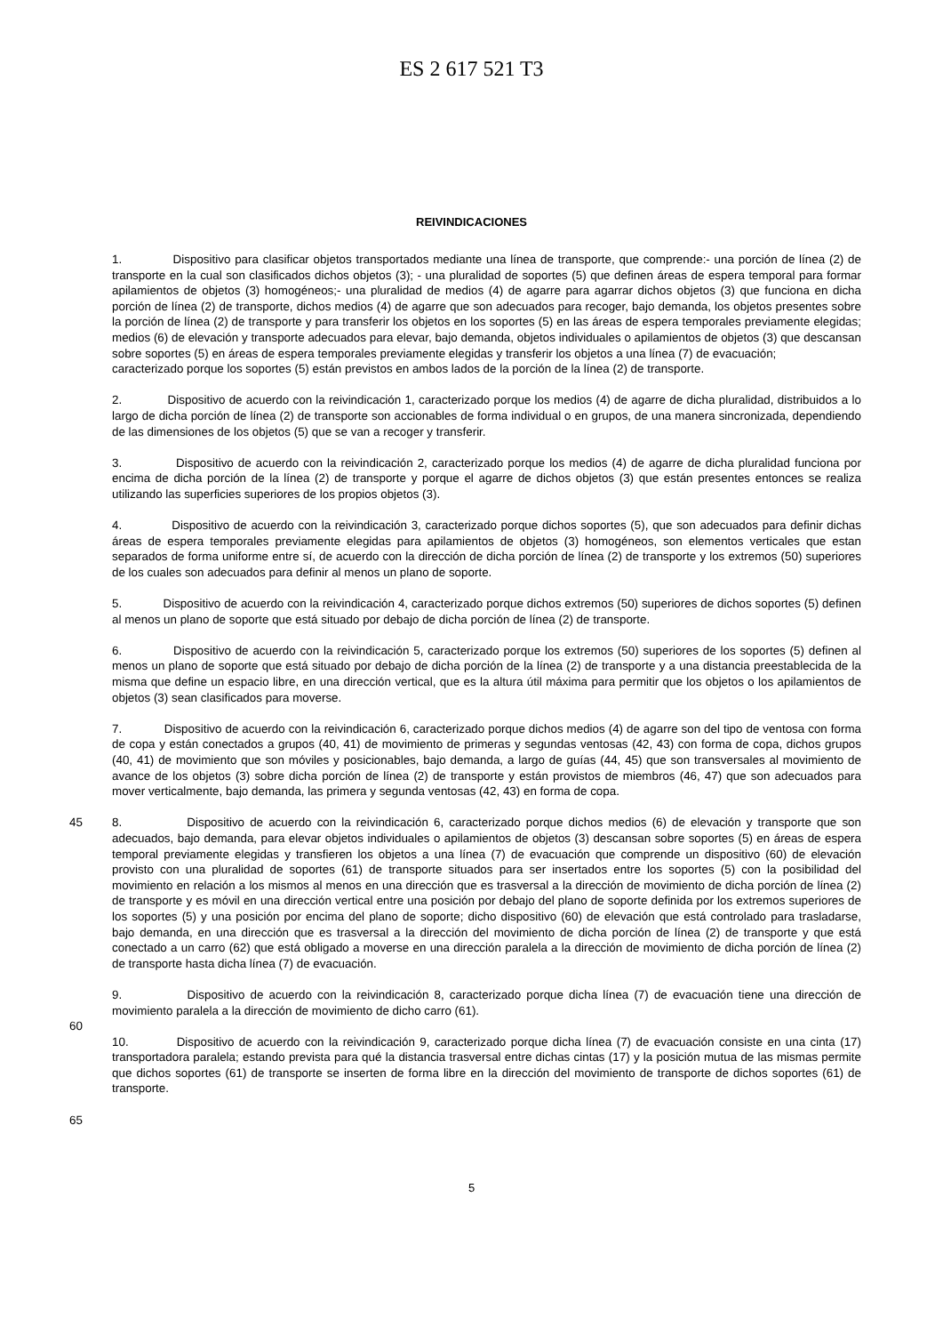ES 2 617 521 T3
REIVINDICACIONES
1. Dispositivo para clasificar objetos transportados mediante una línea de transporte, que comprende:- una porción de línea (2) de transporte en la cual son clasificados dichos objetos (3); - una pluralidad de soportes (5) que definen áreas de espera temporal para formar apilamientos de objetos (3) homogéneos;- una pluralidad de medios (4) de agarre para agarrar dichos objetos (3) que funciona en dicha porción de línea (2) de transporte, dichos medios (4) de agarre que son adecuados para recoger, bajo demanda, los objetos presentes sobre la porción de línea (2) de transporte y para transferir los objetos en los soportes (5) en las áreas de espera temporales previamente elegidas; medios (6) de elevación y transporte adecuados para elevar, bajo demanda, objetos individuales o apilamientos de objetos (3) que descansan sobre soportes (5) en áreas de espera temporales previamente elegidas y transferir los objetos a una línea (7) de evacuación;
caracterizado porque los soportes (5) están previstos en ambos lados de la porción de la línea (2) de transporte.
2. Dispositivo de acuerdo con la reivindicación 1, caracterizado porque los medios (4) de agarre de dicha pluralidad, distribuidos a lo largo de dicha porción de línea (2) de transporte son accionables de forma individual o en grupos, de una manera sincronizada, dependiendo de las dimensiones de los objetos (5) que se van a recoger y transferir.
3. Dispositivo de acuerdo con la reivindicación 2, caracterizado porque los medios (4) de agarre de dicha pluralidad funciona por encima de dicha porción de la línea (2) de transporte y porque el agarre de dichos objetos (3) que están presentes entonces se realiza utilizando las superficies superiores de los propios objetos (3).
4. Dispositivo de acuerdo con la reivindicación 3, caracterizado porque dichos soportes (5), que son adecuados para definir dichas áreas de espera temporales previamente elegidas para apilamientos de objetos (3) homogéneos, son elementos verticales que estan separados de forma uniforme entre sí, de acuerdo con la dirección de dicha porción de línea (2) de transporte y los extremos (50) superiores de los cuales son adecuados para definir al menos un plano de soporte.
5. Dispositivo de acuerdo con la reivindicación 4, caracterizado porque dichos extremos (50) superiores de dichos soportes (5) definen al menos un plano de soporte que está situado por debajo de dicha porción de línea (2) de transporte.
6. Dispositivo de acuerdo con la reivindicación 5, caracterizado porque los extremos (50) superiores de los soportes (5) definen al menos un plano de soporte que está situado por debajo de dicha porción de la línea (2) de transporte y a una distancia preestablecida de la misma que define un espacio libre, en una dirección vertical, que es la altura útil máxima para permitir que los objetos o los apilamientos de objetos (3) sean clasificados para moverse.
7. Dispositivo de acuerdo con la reivindicación 6, caracterizado porque dichos medios (4) de agarre son del tipo de ventosa con forma de copa y están conectados a grupos (40, 41) de movimiento de primeras y segundas ventosas (42, 43) con forma de copa, dichos grupos (40, 41) de movimiento que son móviles y posicionables, bajo demanda, a largo de guías (44, 45) que son transversales al movimiento de avance de los objetos (3) sobre dicha porción de línea (2) de transporte y están provistos de miembros (46, 47) que son adecuados para mover verticalmente, bajo demanda, las primera y segunda ventosas (42, 43) en forma de copa.
45 8. Dispositivo de acuerdo con la reivindicación 6, caracterizado porque dichos medios (6) de elevación y transporte que son adecuados, bajo demanda, para elevar objetos individuales o apilamientos de objetos (3) descansan sobre soportes (5) en áreas de espera temporal previamente elegidas y transfieren los objetos a una línea (7) de evacuación que comprende un dispositivo (60) de elevación provisto con una pluralidad de soportes (61) de transporte situados para ser insertados entre los soportes (5) con la posibilidad del movimiento en relación a los mismos al menos en una dirección que es trasversal a la dirección de movimiento de dicha porción de línea (2) de transporte y es móvil en una dirección vertical entre una posición por debajo del plano de soporte definida por los extremos superiores de los soportes (5) y una posición por encima del plano de soporte; dicho dispositivo (60) de elevación que está controlado para trasladarse, bajo demanda, en una dirección que es trasversal a la dirección del movimiento de dicha porción de línea (2) de transporte y que está conectado a un carro (62) que está obligado a moverse en una dirección paralela a la dirección de movimiento de dicha porción de línea (2) de transporte hasta dicha línea (7) de evacuación.
9. Dispositivo de acuerdo con la reivindicación 8, caracterizado porque dicha línea (7) de evacuación tiene una dirección de movimiento paralela a la dirección de movimiento de dicho carro (61).
60
10. Dispositivo de acuerdo con la reivindicación 9, caracterizado porque dicha línea (7) de evacuación consiste en una cinta (17) transportadora paralela; estando prevista para qué la distancia trasversal entre dichas cintas (17) y la posición mutua de las mismas permite que dichos soportes (61) de transporte se inserten de forma libre en la dirección del movimiento de transporte de dichos soportes (61) de transporte.
65
5